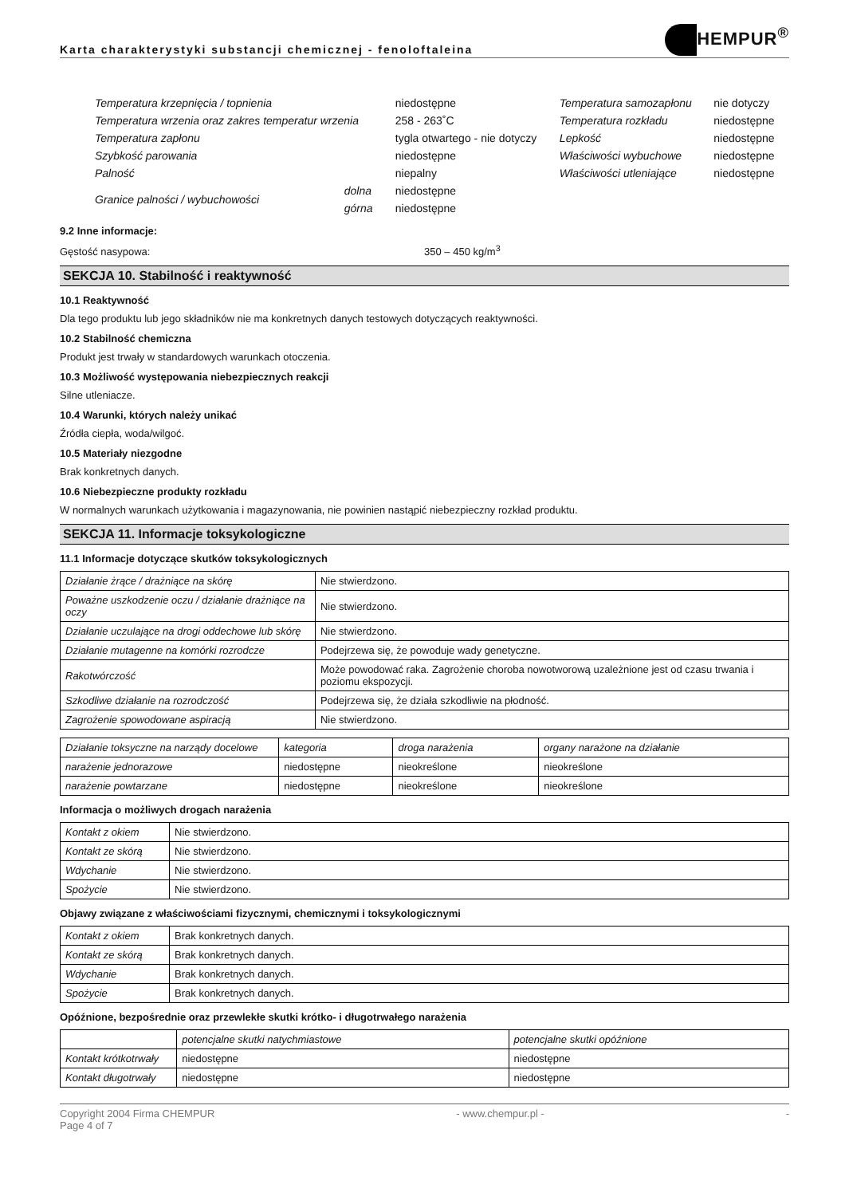Karta charakterystyki substancji chemicznej - fenoloftaleina
HEMPUR<sup>®</sup>
| Temperatura krzepnięcia / topnienia | | niedostępne | Temperatura samozapłonu | nie dotyczy |
| Temperatura wrzenia oraz zakres temperatur wrzenia | | 258 - 263˚C | Temperatura rozkładu | niedostępne |
| Temperatura zapłonu | | tygla otwartego - nie dotyczy | Lepkość | niedostępne |
| Szybkość parowania | | niedostępne | Właściwości wybuchowe | niedostępne |
| Palność | | niepalny | Właściwości utleniające | niedostępne |
| Granice palności / wybuchowości | dolna | niedostępne | | |
| | górna | niedostępne | | |
9.2 Inne informacje:
Gęstość nasypowa: 350 – 450 kg/m<sup>3</sup>
SEKCJA 10. Stabilność i reaktywność
10.1 Reaktywność
Dla tego produktu lub jego składników nie ma konkretnych danych testowych dotyczących reaktywności.
10.2 Stabilność chemiczna
Produkt jest trwały w standardowych warunkach otoczenia.
10.3 Możliwość występowania niebezpiecznych reakcji
Silne utleniacze.
10.4 Warunki, których należy unikać
Źródła ciepła, woda/wilgoć.
10.5 Materiały niezgodne
Brak konkretnych danych.
10.6 Niebezpieczne produkty rozkładu
W normalnych warunkach użytkowania i magazynowania, nie powinien nastąpić niebezpieczny rozkład produktu.
SEKCJA 11. Informacje toksykologiczne
11.1 Informacje dotyczące skutków toksykologicznych
| Działanie żrące / drażniące na skórę | Nie stwierdzono. |
| Poważne uszkodzenie oczu / działanie drażniące na oczy | Nie stwierdzono. |
| Działanie uczulające na drogi oddechowe lub skórę | Nie stwierdzono. |
| Działanie mutagenne na komórki rozrodcze | Podejrzewa się, że powoduje wady genetyczne. |
| Rakotwórczość | Może powodować raka. Zagrożenie choroba nowotworową uzależnione jest od czasu trwania i poziomu ekspozycji. |
| Szkodliwe działanie na rozrodczość | Podejrzewa się, że działa szkodliwie na płodność. |
| Zagrożenie spowodowane aspiracją | Nie stwierdzono. |
| Działanie toksyczne na narządy docelowe | kategoria | droga narażenia | organy narażone na działanie |
| --- | --- | --- | --- |
| narażenie jednorazowe | niedostępne | nieokreślone | nieokreślone |
| narażenie powtarzane | niedostępne | nieokreślone | nieokreślone |
Informacja o możliwych drogach narażenia
| Kontakt z okiem | Nie stwierdzono. |
| Kontakt ze skórą | Nie stwierdzono. |
| Wdychanie | Nie stwierdzono. |
| Spożycie | Nie stwierdzono. |
Objawy związane z właściwościami fizycznymi, chemicznymi i toksykologicznymi
| Kontakt z okiem | Brak konkretnych danych. |
| Kontakt ze skórą | Brak konkretnych danych. |
| Wdychanie | Brak konkretnych danych. |
| Spożycie | Brak konkretnych danych. |
Opóźnione, bezpośrednie oraz przewlekłe skutki krótko- i długotrwałego narażenia
| | potencjalne skutki natychmiastowe | potencjalne skutki opóźnione |
| --- | --- | --- |
| Kontakt krótkotrwały | niedostępne | niedostępne |
| Kontakt długotrwały | niedostępne | niedostępne |
Copyright 2004 Firma CHEMPUR
Page 4 of 7 - www.chempur.pl - -